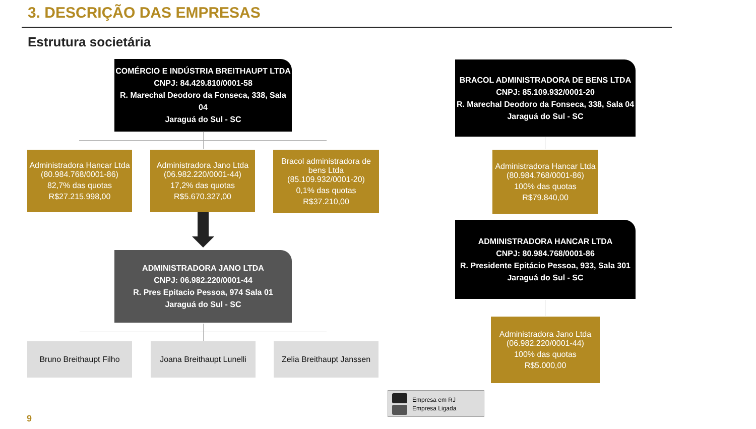3. DESCRIÇÃO DAS EMPRESAS
Estrutura societária
COMÉRCIO E INDÚSTRIA BREITHAUPT LTDA
CNPJ: 84.429.810/0001-58
R. Marechal Deodoro da Fonseca, 338, Sala 04
Jaraguá do Sul - SC
Administradora Hancar Ltda
(80.984.768/0001-86)
82,7% das quotas
R$27.215.998,00
Administradora Jano Ltda
(06.982.220/0001-44)
17,2% das quotas
R$5.670.327,00
Bracol administradora de bens Ltda
(85.109.932/0001-20)
0,1% das quotas
R$37.210,00
ADMINISTRADORA JANO LTDA
CNPJ: 06.982.220/0001-44
R. Pres Epitacio Pessoa, 974 Sala 01
Jaraguá do Sul - SC
Bruno Breithaupt Filho
Joana Breithaupt Lunelli
Zelia Breithaupt Janssen
BRACOL ADMINISTRADORA DE BENS LTDA
CNPJ: 85.109.932/0001-20
R. Marechal Deodoro da Fonseca, 338, Sala 04
Jaraguá do Sul - SC
Administradora Hancar Ltda
(80.984.768/0001-86)
100% das quotas
R$79.840,00
ADMINISTRADORA HANCAR LTDA
CNPJ: 80.984.768/0001-86
R. Presidente Epitácio Pessoa, 933, Sala 301
Jaraguá do Sul - SC
Administradora Jano Ltda
(06.982.220/0001-44)
100% das quotas
R$5.000,00
Empresa em RJ
Empresa Ligada
9